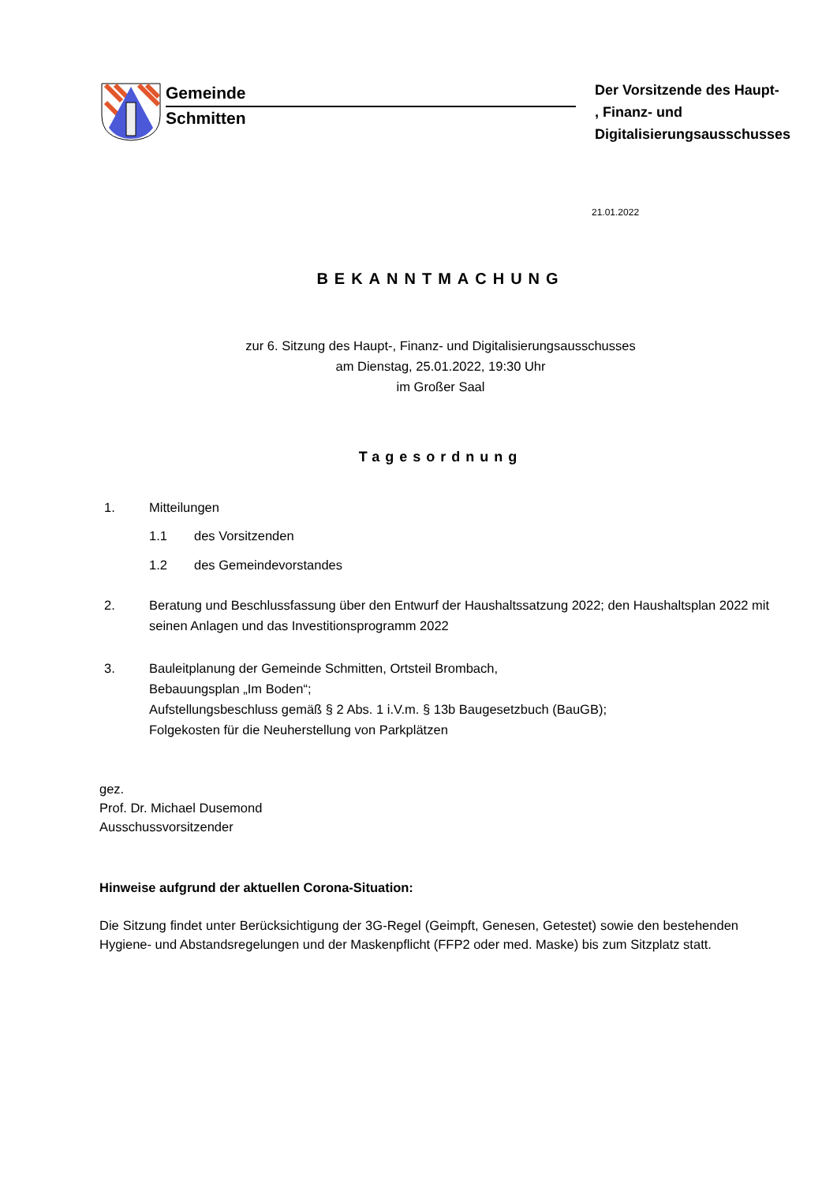Gemeinde
Schmitten
Der Vorsitzende des Haupt-
, Finanz- und
Digitalisierungsausschusses
21.01.2022
BEKANNTMACHUNG
zur 6. Sitzung des Haupt-, Finanz- und Digitalisierungsausschusses
am Dienstag, 25.01.2022, 19:30 Uhr
im Großer Saal
Tagesordnung
1. Mitteilungen
1.1 des Vorsitzenden
1.2 des Gemeindevorstandes
2. Beratung und Beschlussfassung über den Entwurf der Haushaltssatzung 2022; den Haushaltsplan 2022 mit seinen Anlagen und das Investitionsprogramm 2022
3. Bauleitplanung der Gemeinde Schmitten, Ortsteil Brombach,
Bebauungsplan „Im Boden“;
Aufstellungsbeschluss gemäß § 2 Abs. 1 i.V.m. § 13b Baugesetzbuch (BauGB);
Folgekosten für die Neuherstellung von Parkplätzen
gez.
Prof. Dr. Michael Dusemond
Ausschussvorsitzender
Hinweise aufgrund der aktuellen Corona-Situation:
Die Sitzung findet unter Berücksichtigung der 3G-Regel (Geimpft, Genesen, Getestet) sowie den bestehenden Hygiene- und Abstandsregelungen und der Maskenpflicht (FFP2 oder med. Maske) bis zum Sitzplatz statt.